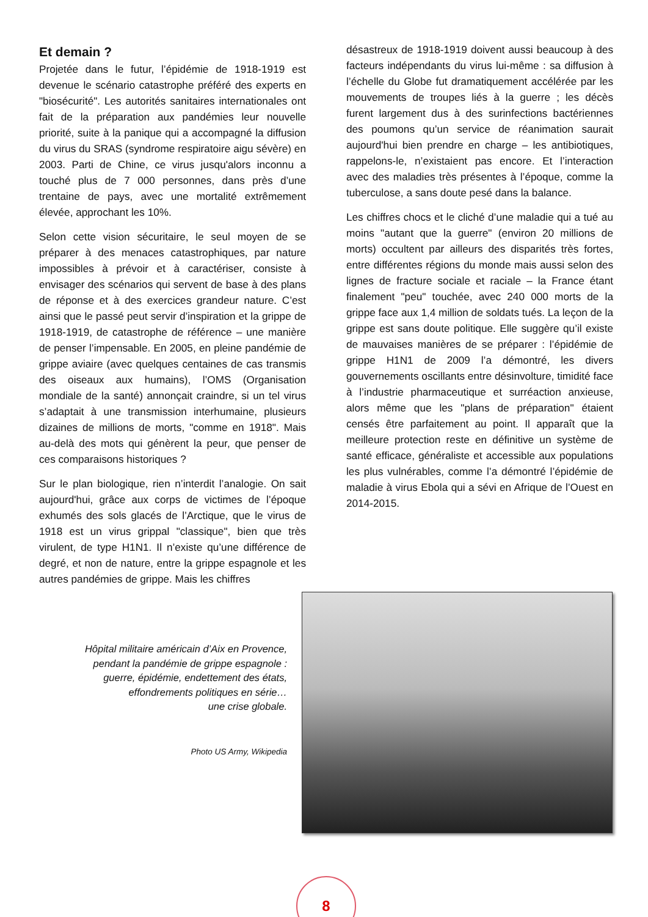Et demain ?
Projetée dans le futur, l’épidémie de 1918-1919 est devenue le scénario catastrophe préféré des experts en "biosécurité". Les autorités sanitaires internationales ont fait de la préparation aux pandémies leur nouvelle priorité, suite à la panique qui a accompagné la diffusion du virus du SRAS (syndrome respiratoire aigu sévère) en 2003. Parti de Chine, ce virus jusqu'alors inconnu a touché plus de 7 000 personnes, dans près d’une trentaine de pays, avec une mortalité extrêmement élevée, approchant les 10%.
Selon cette vision sécuritaire, le seul moyen de se préparer à des menaces catastrophiques, par nature impossibles à prévoir et à caractériser, consiste à envisager des scénarios qui servent de base à des plans de réponse et à des exercices grandeur nature. C’est ainsi que le passé peut servir d’inspiration et la grippe de 1918-1919, de catastrophe de référence – une manière de penser l’impensable. En 2005, en pleine pandémie de grippe aviaire (avec quelques centaines de cas transmis des oiseaux aux humains), l’OMS (Organisation mondiale de la santé) annonçait craindre, si un tel virus s’adaptait à une transmission interhumaine, plusieurs dizaines de millions de morts, "comme en 1918". Mais au-delà des mots qui génèrent la peur, que penser de ces comparaisons historiques ?
Sur le plan biologique, rien n’interdit l’analogie. On sait aujourd'hui, grâce aux corps de victimes de l’époque exhumés des sols glacés de l’Arctique, que le virus de 1918 est un virus grippal "classique", bien que très virulent, de type H1N1. Il n’existe qu’une différence de degré, et non de nature, entre la grippe espagnole et les autres pandémies de grippe. Mais les chiffres
désastreux de 1918-1919 doivent aussi beaucoup à des facteurs indépendants du virus lui-même : sa diffusion à l’échelle du Globe fut dramatiquement accélérée par les mouvements de troupes liés à la guerre ; les décès furent largement dus à des surinfections bactériennes des poumons qu’un service de réanimation saurait aujourd'hui bien prendre en charge – les antibiotiques, rappelons-le, n’existaient pas encore. Et l’interaction avec des maladies très présentes à l’époque, comme la tuberculose, a sans doute pesé dans la balance.
Les chiffres chocs et le cliché d’une maladie qui a tué au moins "autant que la guerre" (environ 20 millions de morts) occultent par ailleurs des disparités très fortes, entre différentes régions du monde mais aussi selon des lignes de fracture sociale et raciale – la France étant finalement "peu" touchée, avec 240 000 morts de la grippe face aux 1,4 million de soldats tués. La leçon de la grippe est sans doute politique. Elle suggère qu’il existe de mauvaises manières de se préparer : l’épidémie de grippe H1N1 de 2009 l’a démontré, les divers gouvernements oscillants entre désinvolture, timidité face à l’industrie pharmaceutique et surréaction anxieuse, alors même que les "plans de préparation" étaient censés être parfaitement au point. Il apparaît que la meilleure protection reste en définitive un système de santé efficace, généraliste et accessible aux populations les plus vulnérables, comme l’a démontré l’épidémie de maladie à virus Ebola qui a sévi en Afrique de l’Ouest en 2014-2015.
Hôpital militaire américain d’Aix en Provence,
pendant la pandémie de grippe espagnole :
guerre, épidémie, endettement des états,
effondrements politiques en série…
une crise globale.
Photo US Army, Wikipedia
8